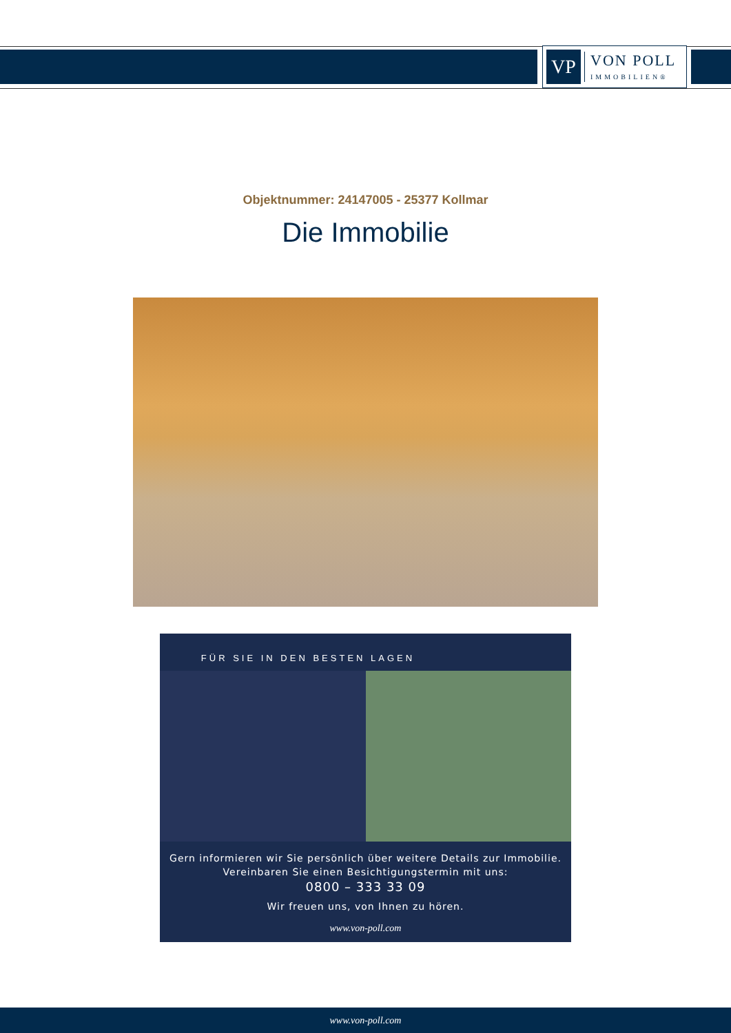VP
VON POLL
IMMOBILIEN®
Objektnummer: 24147005 - 25377 Kollmar
Die Immobilie
FÜR SIE IN DEN BESTEN LAGEN
Gern informieren wir Sie persönlich über weitere Details zur Immobilie.
Vereinbaren Sie einen Besichtigungstermin mit uns:
0800 – 333 33 09
Wir freuen uns, von Ihnen zu hören.
www.von-poll.com
www.von-poll.com